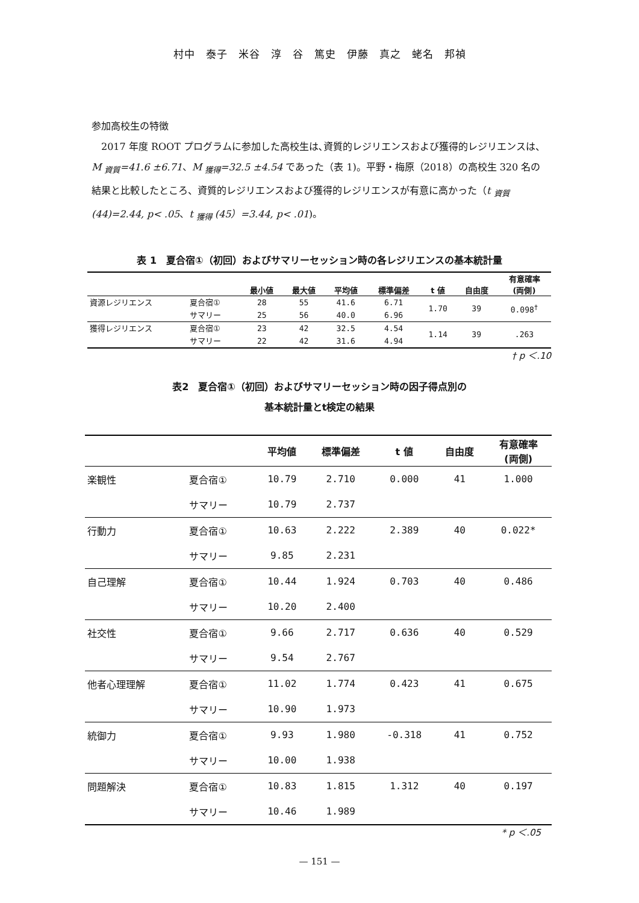村中　泰子　米谷　淳　谷　篤史　伊藤　真之　蛯名　邦禎
参加高校生の特徴
　2017 年度 ROOT プログラムに参加した高校生は､資質的レジリエンスおよび獲得的レジリエンスは、M <sub>資質</sub>=41.6 ±6.71、M <sub>獲得</sub>=32.5 ±4.54 であった（表 1)。平野・梅原（2018）の高校生 320 名の結果と比較したところ、資質的レジリエンスおよび獲得的レジリエンスが有意に高かった（t <sub>資質</sub>(44)=2.44, p< .05、t <sub>獲得</sub> (45）=3.44, p< .01)。
表 1　夏合宿①（初回）およびサマリーセッション時の各レジリエンスの基本統計量
| | | 最小値 | 最大値 | 平均値 | 標準偏差 | t 値 | 自由度 | 有意確率 (両側) |
| --- | --- | --- | --- | --- | --- | --- | --- | --- |
| 資源レジリエンス | 夏合宿① | 28 | 55 | 41.6 | 6.71 | 1.70 | 39 | 0.098<sup>†</sup> |
| | サマリー | 25 | 56 | 40.0 | 6.96 | | | |
| 獲得レジリエンス | 夏合宿① | 23 | 42 | 32.5 | 4.54 | 1.14 | 39 | .263 |
| | サマリー | 22 | 42 | 31.6 | 4.94 | | | |
† p ＜.10
表2　夏合宿①（初回）およびサマリーセッション時の因子得点別の
基本統計量とt検定の結果
| | | 平均値 | 標準偏差 | t 値 | 自由度 | 有意確率 (両側) |
| --- | --- | --- | --- | --- | --- | --- |
| 楽観性 | 夏合宿① | 10.79 | 2.710 | 0.000 | 41 | 1.000 |
| | サマリー | 10.79 | 2.737 | | | |
| 行動力 | 夏合宿① | 10.63 | 2.222 | 2.389 | 40 | 0.022* |
| | サマリー | 9.85 | 2.231 | | | |
| 自己理解 | 夏合宿① | 10.44 | 1.924 | 0.703 | 40 | 0.486 |
| | サマリー | 10.20 | 2.400 | | | |
| 社交性 | 夏合宿① | 9.66 | 2.717 | 0.636 | 40 | 0.529 |
| | サマリー | 9.54 | 2.767 | | | |
| 他者心理理解 | 夏合宿① | 11.02 | 1.774 | 0.423 | 41 | 0.675 |
| | サマリー | 10.90 | 1.973 | | | |
| 統御力 | 夏合宿① | 9.93 | 1.980 | -0.318 | 41 | 0.752 |
| | サマリー | 10.00 | 1.938 | | | |
| 問題解決 | 夏合宿① | 10.83 | 1.815 | 1.312 | 40 | 0.197 |
| | サマリー | 10.46 | 1.989 | | | |
* p ＜.05
— 151 —